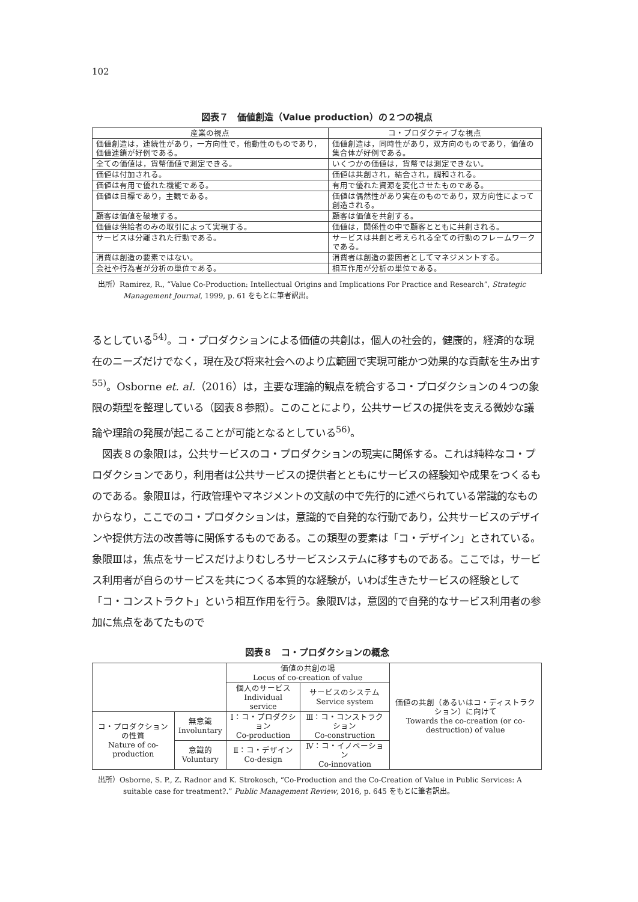102
図表７　価値創造（Value production）の２つの視点
| 産業の視点 | コ・プロダクティブな視点 |
| --- | --- |
| 価値創造は，連続性があり，一方向性で，他動性のものであり，価値連鎖が好例である。 | 価値創造は，同時性があり，双方向のものであり，価値の集合体が好例である。 |
| 全ての価値は，貨幣価値で測定できる。 | いくつかの価値は，貨幣では測定できない。 |
| 価値は付加される。 | 価値は共創され，結合され，調和される。 |
| 価値は有用で優れた機能である。 | 有用で優れた資源を変化させたものである。 |
| 価値は目標であり，主観である。 | 価値は偶然性があり実在のものであり，双方向性によって創造される。 |
| 顧客は価値を破壊する。 | 顧客は価値を共創する。 |
| 価値は供給者のみの取引によって実現する。 | 価値は，関係性の中で顧客とともに共創される。 |
| サービスは分離された行動である。 | サービスは共創と考えられる全ての行動のフレームワークである。 |
| 消費は創造の要素ではない。 | 消費者は創造の要因者としてマネジメントする。 |
| 会社や行為者が分析の単位である。 | 相互作用が分析の単位である。 |
出所）Ramirez, R., “Value Co-Production: Intellectual Origins and Implications For Practice and Research”, Strategic Management Journal, 1999, p. 61 をもとに筆者訳出。
るとしている<sup>54)</sup>。コ・プロダクションによる価値の共創は，個人の社会的，健康的，経済的な現在のニーズだけでなく，現在及び将来社会へのより広範囲で実現可能かつ効果的な貢献を生み出す<sup>55)</sup>。Osborne et. al.（2016）は，主要な理論的観点を統合するコ・プロダクションの４つの象限の類型を整理している（図表８参照）。このことにより，公共サービスの提供を支える微妙な議論や理論の発展が起こることが可能となるとしている<sup>56)</sup>。
　図表８の象限Ⅰは，公共サービスのコ・プロダクションの現実に関係する。これは純粋なコ・プロダクションであり，利用者は公共サービスの提供者とともにサービスの経験知や成果をつくるものである。象限Ⅱは，行政管理やマネジメントの文献の中で先行的に述べられている常識的なものからなり，ここでのコ・プロダクションは，意識的で自発的な行動であり，公共サービスのデザインや提供方法の改善等に関係するものである。この類型の要素は「コ・デザイン」とされている。象限Ⅲは，焦点をサービスだけよりむしろサービスシステムに移すものである。ここでは，サービス利用者が自らのサービスを共につくる本質的な経験が，いわば生きたサービスの経験として「コ・コンストラクト」という相互作用を行う。象限Ⅳは，意図的で自発的なサービス利用者の参加に焦点をあてたもので
図表８　コ・プロダクションの概念
| | | 価値の共創の場 Locus of co-creation of value | | 価値の共創（あるいはコ・ディストラクション）に向けて Towards the co-creation (or co-destruction) of value |
| | | 個人のサービス Individual service | サービスのシステム Service system | |
| コ・プロダクションの性質 Nature of co-production | 無意識 Involuntary | Ⅰ：コ・プロダクション Co-production | Ⅲ：コ・コンストラクション Co-construction | |
| | 意識的 Voluntary | Ⅱ：コ・デザイン Co-design | Ⅳ：コ・イノベーション Co-innovation | |
出所）Osborne, S. P., Z. Radnor and K. Strokosch, “Co-Production and the Co-Creation of Value in Public Services: A suitable case for treatment?.” Public Management Review, 2016, p. 645 をもとに筆者訳出。